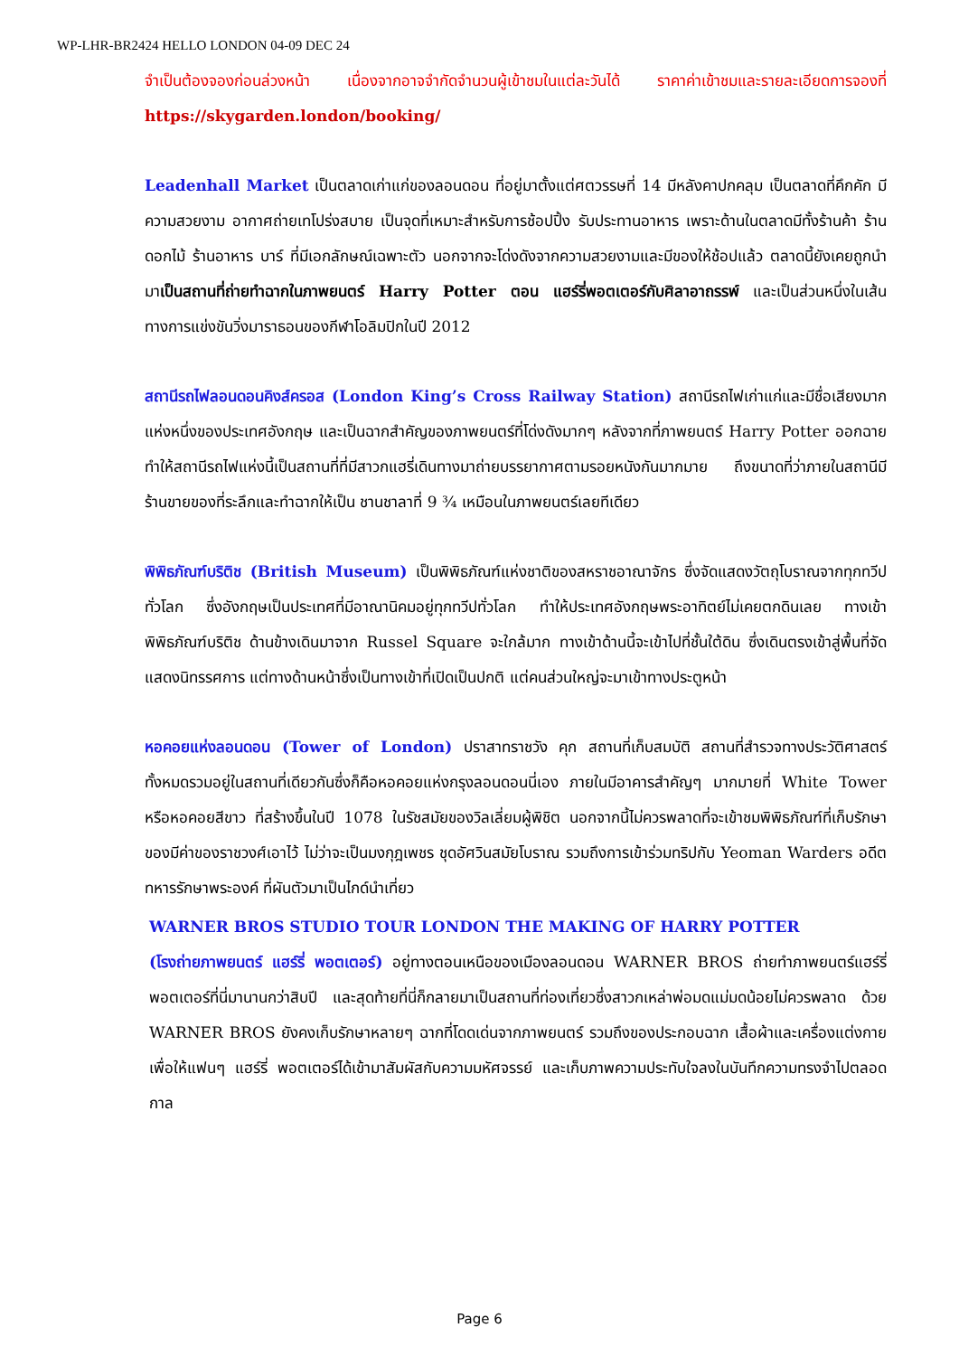WP-LHR-BR2424 HELLO LONDON 04-09 DEC 24
จำเป็นต้องจองก่อนล่วงหน้า เนื่องจากอาจจำกัดจำนวนผู้เข้าชมในแต่ละวันได้ ราคาค่าเข้าชมและรายละเอียดการจองที่ https://skygarden.london/booking/
Leadenhall Market เป็นตลาดเก่าแก่ของลอนดอน ที่อยู่มาตั้งแต่ศตวรรษที่ 14 มีหลังคาปกคลุม เป็นตลาดที่คึกคัก มีความสวยงาม อากาศถ่ายเทโปร่งสบาย เป็นจุดที่เหมาะสำหรับการช้อปปิ้ง รับประทานอาหาร เพราะด้านในตลาดมีทั้งร้านค้า ร้านดอกไม้ ร้านอาหาร บาร์ ที่มีเอกลักษณ์เฉพาะตัว นอกจากจะโด่งดังจากความสวยงามและมีของให้ช้อปแล้ว ตลาดนี้ยังเคยถูกนำมาเป็นสถานที่ถ่ายทำฉากในภาพยนตร์ Harry Potter ตอน แฮร์รี่พอตเตอร์กับศิลาอาถรรพ์ และเป็นส่วนหนึ่งในเส้นทางการแข่งขันวิ่งมาราธอนของกีฬาโอลิมปิกในปี 2012
สถานีรถไฟลอนดอนคิงส์ครอส (London King’s Cross Railway Station) สถานีรถไฟเก่าแก่และมีชื่อเสียงมากแห่งหนึ่งของประเทศอังกฤษ และเป็นฉากสำคัญของภาพยนตร์ที่โด่งดังมากๆ หลังจากที่ภาพยนตร์ Harry Potter ออกฉาย ทำให้สถานีรถไฟแห่งนี้เป็นสถานที่ที่มีสาวกแฮรี่เดินทางมาถ่ายบรรยากาศตามรอยหนังกันมากมาย ถึงขนาดที่ว่าภายในสถานีมีร้านขายของที่ระลึกและทำฉากให้เป็น ชานชาลาที่ 9 ¾ เหมือนในภาพยนตร์เลยทีเดียว
พิพิธภัณฑ์บริติช (British Museum) เป็นพิพิธภัณฑ์แห่งชาติของสหราชอาณาจักร ซึ่งจัดแสดงวัตถุโบราณจากทุกทวีปทั่วโลก ซึ่งอังกฤษเป็นประเทศที่มีอาณานิคมอยู่ทุกทวีปทั่วโลก ทำให้ประเทศอังกฤษพระอาทิตย์ไม่เคยตกดินเลย ทางเข้าพิพิธภัณฑ์บริติช ด้านข้างเดินมาจาก Russel Square จะใกล้มาก ทางเข้าด้านนี้จะเข้าไปที่ชั้นใต้ดิน ซึ่งเดินตรงเข้าสู่พื้นที่จัดแสดงนิทรรศการ แต่ทางด้านหน้าซึ่งเป็นทางเข้าที่เปิดเป็นปกติ แต่คนส่วนใหญ่จะมาเข้าทางประตูหน้า
หอคอยแห่งลอนดอน (Tower of London) ปราสาทราชวัง คุก สถานที่เก็บสมบัติ สถานที่สำรวจทางประวัติศาสตร์ ทั้งหมดรวมอยู่ในสถานที่เดียวกันซึ่งก็คือหอคอยแห่งกรุงลอนดอนนี่เอง ภายในมีอาคารสำคัญๆ มากมายที่ White Tower หรือหอคอยสีขาว ที่สร้างขึ้นในปี 1078 ในรัชสมัยของวิลเลี่ยมผู้พิชิต นอกจากนี้ไม่ควรพลาดที่จะเข้าชมพิพิธภัณฑ์ที่เก็บรักษาของมีค่าของราชวงศ์เอาไว้ ไม่ว่าจะเป็นมงกุฎเพชร ชุดอัศวินสมัยโบราณ รวมถึงการเข้าร่วมทริปกับ Yeoman Warders อดีตทหารรักษาพระองค์ ที่ผันตัวมาเป็นไกด์นำเที่ยว
WARNER BROS STUDIO TOUR LONDON THE MAKING OF HARRY POTTER
(โรงถ่ายภาพยนตร์ แฮร์รี่ พอตเตอร์) อยู่ทางตอนเหนือของเมืองลอนดอน WARNER BROS ถ่ายทำภาพยนตร์แฮร์รี่ พอตเตอร์ที่นี่มานานกว่าสิบปี และสุดท้ายที่นี่ก็กลายมาเป็นสถานที่ท่องเที่ยวซึ่งสาวกเหล่าพ่อมดแม่มดน้อยไม่ควรพลาด ด้วย WARNER BROS ยังคงเก็บรักษาหลายๆ ฉากที่โดดเด่นจากภาพยนตร์ รวมถึงของประกอบฉาก เสื้อผ้าและเครื่องแต่งกาย เพื่อให้แฟนๆ แฮร์รี่ พอตเตอร์ได้เข้ามาสัมผัสกับความมหัศจรรย์ และเก็บภาพความประทับใจลงในบันทึกความทรงจำไปตลอดกาล
Page 6